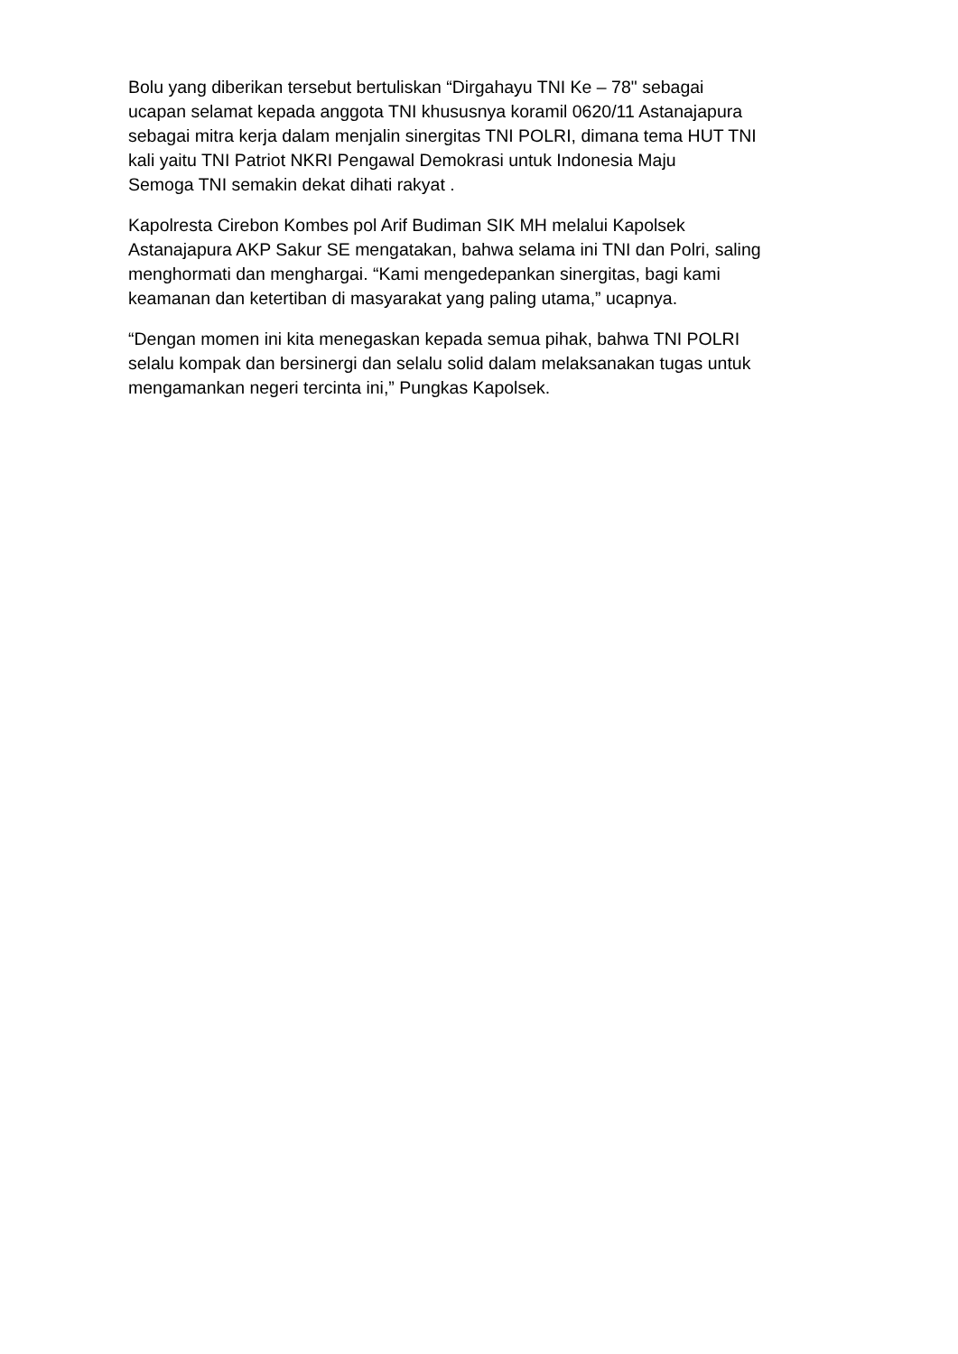Bolu yang diberikan tersebut bertuliskan “Dirgahayu TNI Ke – 78" sebagai
ucapan selamat kepada anggota TNI khususnya koramil 0620/11 Astanajapura
sebagai mitra kerja dalam menjalin sinergitas TNI POLRI, dimana tema HUT TNI
kali yaitu TNI Patriot NKRI Pengawal Demokrasi untuk Indonesia Maju
Semoga TNI semakin dekat dihati rakyat .
Kapolresta Cirebon Kombes pol Arif Budiman SIK MH melalui Kapolsek
Astanajapura AKP Sakur SE mengatakan, bahwa selama ini TNI dan Polri, saling
menghormati dan menghargai. “Kami mengedepankan sinergitas, bagi kami
keamanan dan ketertiban di masyarakat yang paling utama,” ucapnya.
“Dengan momen ini kita menegaskan kepada semua pihak, bahwa TNI POLRI
selalu kompak dan bersinergi dan selalu solid dalam melaksanakan tugas untuk
mengamankan negeri tercinta ini,” Pungkas Kapolsek.